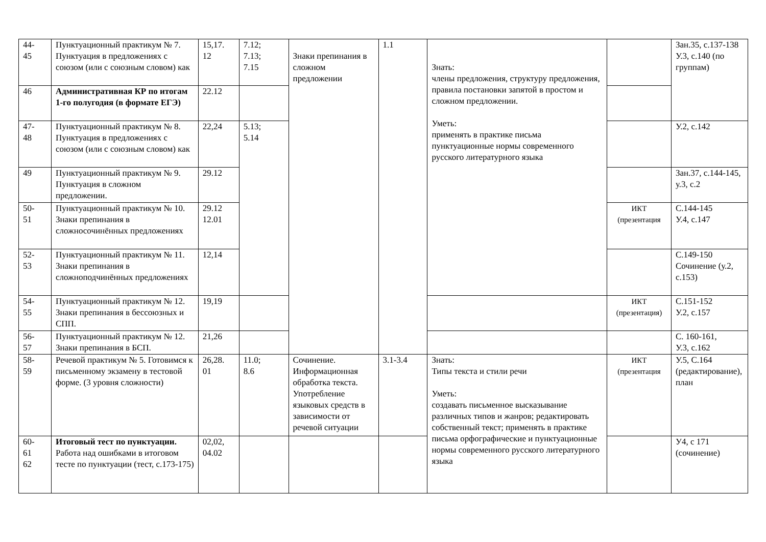| 44- 45 | Пунктуационный практикум № 7. Пунктуация в предложениях с союзом (или с союзным словом) как | 15,17. 12 | 7.12; 7.13; 7.15 | Знаки препинания в сложном предложении | 1.1 | Знать: члены предложения, структуру предложения, правила постановки запятой в простом и сложном предложении. Уметь: применять в практике письма пунктуационные нормы современного русского литературного языка | | Зан.35, с.137-138 У.3, с.140 (по группам) |
| 46 | Административная КР по итогам 1-го полугодия (в формате ЕГЭ) | 22.12 | | | | | | |
| 47- 48 | Пунктуационный практикум № 8. Пунктуация в предложениях с союзом (или с союзным словом) как | 22,24 | 5.13; 5.14 | | | | | У.2, с.142 |
| 49 | Пунктуационный практикум № 9. Пунктуация в сложном предложении. | 29.12 | | | | | | Зан.37, с.144-145, у.3, с.2 |
| 50- 51 | Пунктуационный практикум № 10. Знаки препинания в сложносочинённых предложениях | 29.12 12.01 | | | | | ИКТ (презентация | С.144-145 У.4, с.147 |
| 52- 53 | Пунктуационный практикум № 11. Знаки препинания в сложноподчинённых предложениях | 12,14 | | | | | | С.149-150 Сочинение (у.2, с.153) |
| 54- 55 | Пунктуационный практикум № 12. Знаки препинания в бессоюзных и СПП. | 19,19 | | | | | ИКТ (презентация) | С.151-152 У.2, с.157 |
| 56- 57 | Пунктуационный практикум № 12. Знаки препинания в БСП. | 21,26 | | | | | | С. 160-161, У.3, с.162 |
| 58- 59 | Речевой практикум № 5. Готовимся к письменному экзамену в тестовой форме. (3 уровня сложности) | 26,28. 01 | 11.0; 8.6 | Сочинение. Информационная обработка текста. Употребление языковых средств в зависимости от речевой ситуации | 3.1-3.4 | Знать: Типы текста и стили речи Уметь: создавать письменное высказывание различных типов и жанров; редактировать собственный текст; применять в практике письма орфографические и пунктуационные нормы современного русского литературного языка | ИКТ (презентация | У.5, С.164 (редактирование), план |
| 60- 61 62 | Итоговый тест по пунктуации. Работа над ошибками в итоговом тесте по пунктуации (тест, с.173-175) | 02,02, 04.02 | | | | | | У4, с 171 (сочинение) |